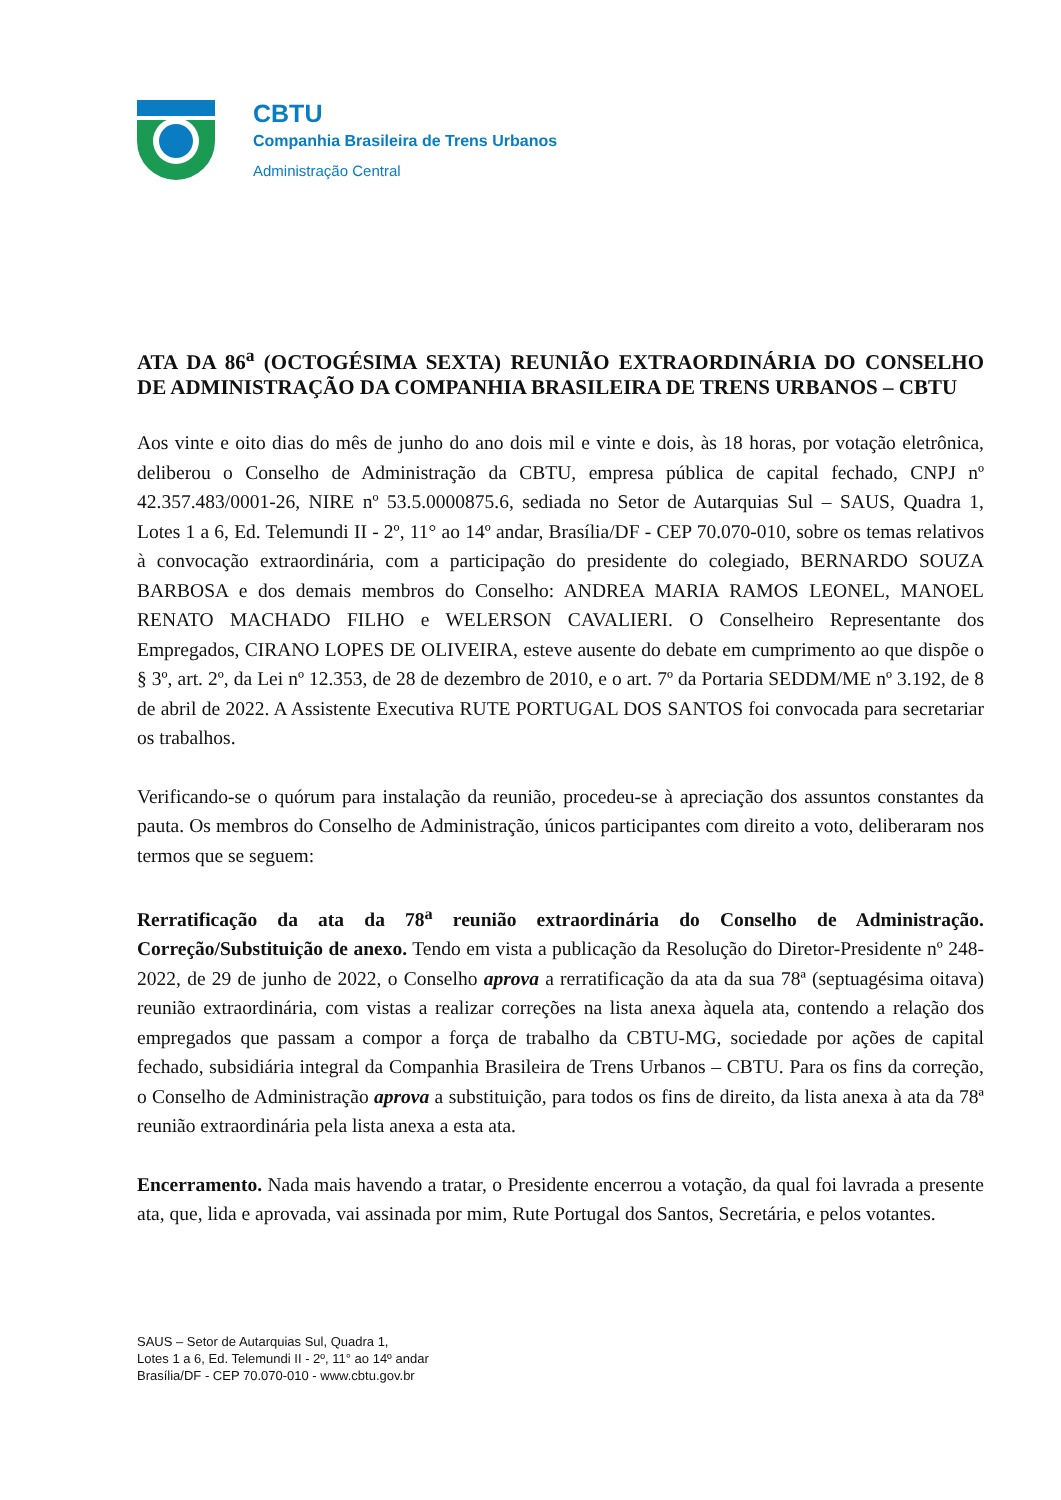CBTU
Companhia Brasileira de Trens Urbanos
Administração Central
ATA DA 86<sup>a</sup> (OCTOGÉSIMA SEXTA) REUNIÃO EXTRAORDINÁRIA DO CONSELHO DE ADMINISTRAÇÃO DA COMPANHIA BRASILEIRA DE TRENS URBANOS – CBTU
Aos vinte e oito dias do mês de junho do ano dois mil e vinte e dois, às 18 horas, por votação eletrônica, deliberou o Conselho de Administração da CBTU, empresa pública de capital fechado, CNPJ nº 42.357.483/0001-26, NIRE nº 53.5.0000875.6, sediada no Setor de Autarquias Sul – SAUS, Quadra 1, Lotes 1 a 6, Ed. Telemundi II - 2º, 11° ao 14º andar, Brasília/DF - CEP 70.070-010, sobre os temas relativos à convocação extraordinária, com a participação do presidente do colegiado, BERNARDO SOUZA BARBOSA e dos demais membros do Conselho: ANDREA MARIA RAMOS LEONEL, MANOEL RENATO MACHADO FILHO e WELERSON CAVALIERI. O Conselheiro Representante dos Empregados, CIRANO LOPES DE OLIVEIRA, esteve ausente do debate em cumprimento ao que dispõe o § 3º, art. 2º, da Lei nº 12.353, de 28 de dezembro de 2010, e o art. 7º da Portaria SEDDM/ME nº 3.192, de 8 de abril de 2022. A Assistente Executiva RUTE PORTUGAL DOS SANTOS foi convocada para secretariar os trabalhos.
Verificando-se o quórum para instalação da reunião, procedeu-se à apreciação dos assuntos constantes da pauta. Os membros do Conselho de Administração, únicos participantes com direito a voto, deliberaram nos termos que se seguem:
Rerratificação da ata da 78<sup>a</sup> reunião extraordinária do Conselho de Administração. Correção/Substituição de anexo. Tendo em vista a publicação da Resolução do Diretor-Presidente nº 248-2022, de 29 de junho de 2022, o Conselho aprova a rerratificação da ata da sua 78ª (septuagésima oitava) reunião extraordinária, com vistas a realizar correções na lista anexa àquela ata, contendo a relação dos empregados que passam a compor a força de trabalho da CBTU-MG, sociedade por ações de capital fechado, subsidiária integral da Companhia Brasileira de Trens Urbanos – CBTU. Para os fins da correção, o Conselho de Administração aprova a substituição, para todos os fins de direito, da lista anexa à ata da 78ª reunião extraordinária pela lista anexa a esta ata.
Encerramento. Nada mais havendo a tratar, o Presidente encerrou a votação, da qual foi lavrada a presente ata, que, lida e aprovada, vai assinada por mim, Rute Portugal dos Santos, Secretária, e pelos votantes.
SAUS – Setor de Autarquias Sul, Quadra 1,
Lotes 1 a 6, Ed. Telemundi II - 2º, 11° ao 14º andar
Brasília/DF - CEP 70.070-010 - www.cbtu.gov.br